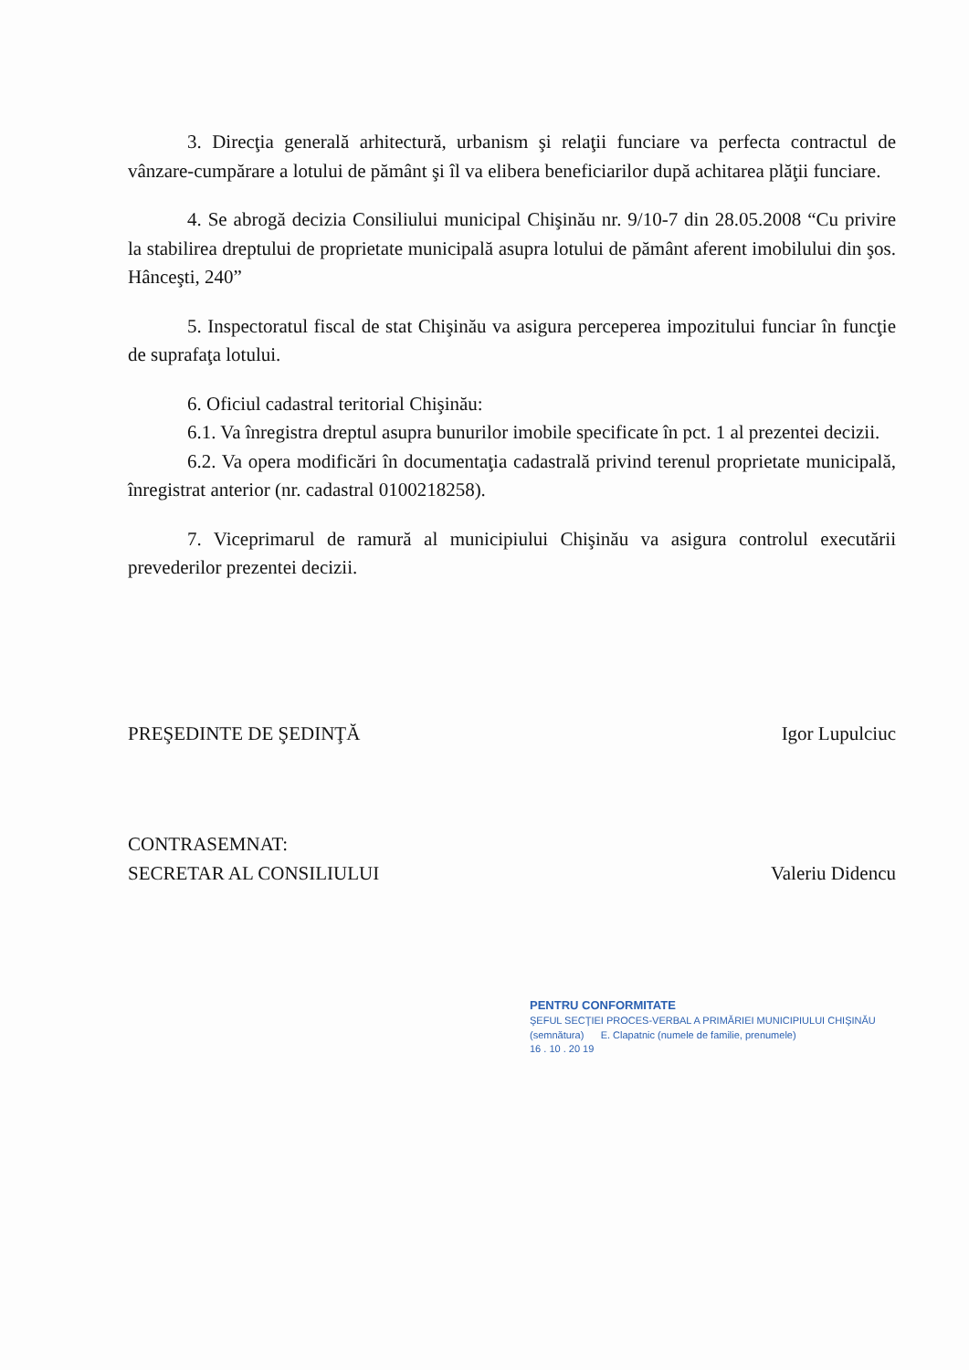3. Direcţia generală arhitectură, urbanism şi relaţii funciare va perfecta contractul de vânzare-cumpărare a lotului de pământ şi îl va elibera beneficiarilor după achitarea plăţii funciare.
4. Se abrogă decizia Consiliului municipal Chişinău nr. 9/10-7 din 28.05.2008 “Cu privire la stabilirea dreptului de proprietate municipală asupra lotului de pământ aferent imobilului din şos. Hânceşti, 240”
5. Inspectoratul fiscal de stat Chişinău va asigura perceperea impozitului funciar în funcţie de suprafaţa lotului.
6. Oficiul cadastral teritorial Chişinău:
6.1. Va înregistra dreptul asupra bunurilor imobile specificate în pct. 1 al prezentei decizii.
6.2. Va opera modificări în documentaţia cadastrală privind terenul proprietate municipală, înregistrat anterior (nr. cadastral 0100218258).
7. Viceprimarul de ramură al municipiului Chişinău va asigura controlul executării prevederilor prezentei decizii.
PREŞEDINTE DE ŞEDINŢĂ Igor Lupulciuc
CONTRASEMNAT:
SECRETAR AL CONSILIULUI Valeriu Didencu
PENTRU CONFORMITATE
ŞEFUL SECŢIEI PROCES-VERBAL A PRIMĂRIEI MUNICIPIULUI CHIŞINĂU
(semnătura) E. Clapatnic (numele de familie, prenumele)
16 . 10 . 20 19